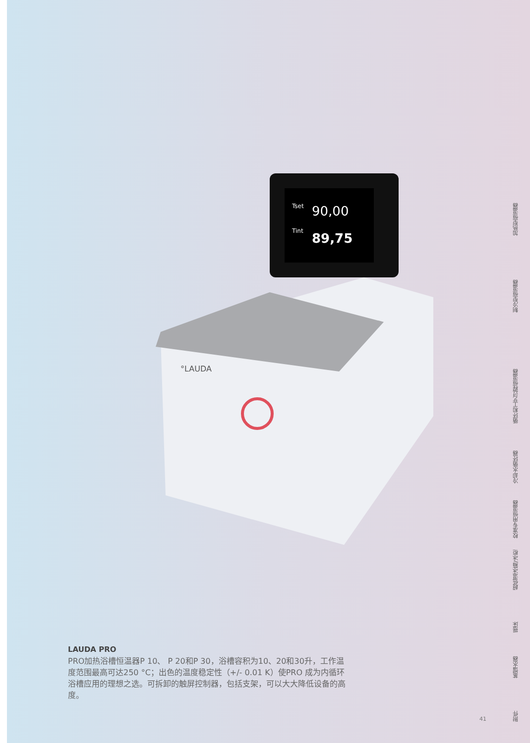Tset
90,00
Tint
89,75
°LAUDA
LAUDA PRO
PRO加热浴槽恒温器P 10、 P 20和P 30，浴槽容积为10、20和30升，工作温度范围最高可达250 °C；出色的温度稳定性（+/- 0.01 K）使PRO 成为内循环浴槽应用的理想之选。可拆卸的触屏控制器，包括支架，可以大大降低设备的高度。
41
加热型恒温器
制冷型恒温器
循环和工艺过程恒温器
冷却水循环器
校准专用恒温器
超低温冰箱/冰柜
摇床
蒸馏水器
附件